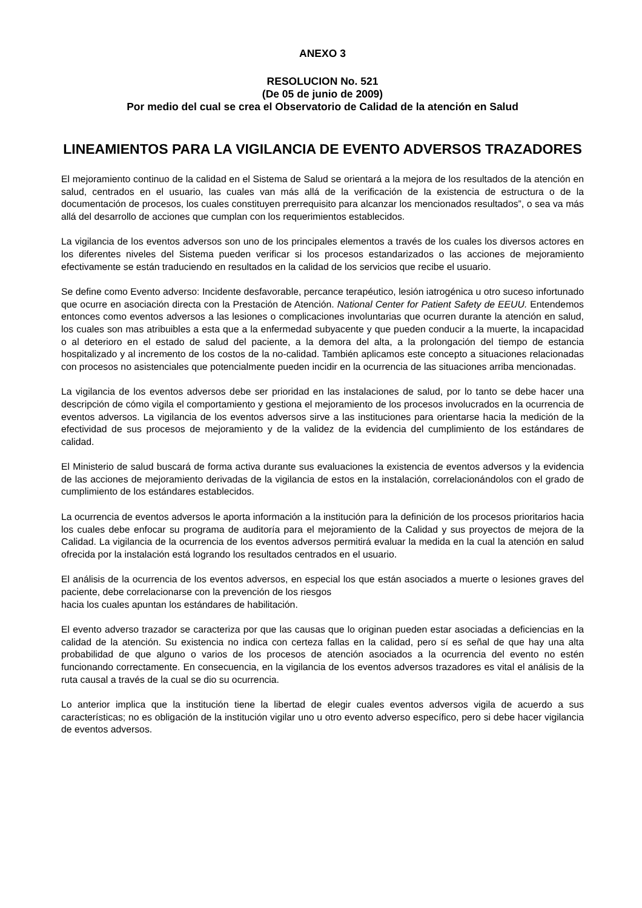ANEXO 3
RESOLUCION No. 521
(De 05 de junio de 2009)
Por medio del cual se crea el Observatorio de Calidad de la atención en Salud
LINEAMIENTOS PARA LA VIGILANCIA DE EVENTO ADVERSOS TRAZADORES
El mejoramiento continuo de la calidad en el Sistema de Salud se orientará a la mejora de los resultados de la atención en salud, centrados en el usuario, las cuales van más allá de la verificación de la existencia de estructura o de la documentación de procesos, los cuales constituyen prerrequisito para alcanzar los mencionados resultados”, o sea va más allá del desarrollo de acciones que cumplan con los requerimientos establecidos.
La vigilancia de los eventos adversos son uno de los principales elementos a través de los cuales los diversos actores en los diferentes niveles del Sistema pueden verificar si los procesos estandarizados o las acciones de mejoramiento efectivamente se están traduciendo en resultados en la calidad de los servicios que recibe el usuario.
Se define como Evento adverso: Incidente desfavorable, percance terapéutico, lesión iatrogénica u otro suceso infortunado que ocurre en asociación directa con la Prestación de Atención. National Center for Patient Safety de EEUU. Entendemos entonces como eventos adversos a las lesiones o complicaciones involuntarias que ocurren durante la atención en salud, los cuales son mas atribuibles a esta que a la enfermedad subyacente y que pueden conducir a la muerte, la incapacidad o al deterioro en el estado de salud del paciente, a la demora del alta, a la prolongación del tiempo de estancia hospitalizado y al incremento de los costos de la no-calidad. También aplicamos este concepto a situaciones relacionadas con procesos no asistenciales que potencialmente pueden incidir en la ocurrencia de las situaciones arriba mencionadas.
La vigilancia de los eventos adversos debe ser prioridad en las instalaciones de salud, por lo tanto se debe hacer una descripción de cómo vigila el comportamiento y gestiona el mejoramiento de los procesos involucrados en la ocurrencia de eventos adversos. La vigilancia de los eventos adversos sirve a las instituciones para orientarse hacia la medición de la efectividad de sus procesos de mejoramiento y de la validez de la evidencia del cumplimiento de los estándares de calidad.
El Ministerio de salud buscará de forma activa durante sus evaluaciones la existencia de eventos adversos y la evidencia de las acciones de mejoramiento derivadas de la vigilancia de estos en la instalación, correlacionándolos con el grado de cumplimiento de los estándares establecidos.
La ocurrencia de eventos adversos le aporta información a la institución para la definición de los procesos prioritarios hacia los cuales debe enfocar su programa de auditoría para el mejoramiento de la Calidad y sus proyectos de mejora de la Calidad. La vigilancia de la ocurrencia de los eventos adversos permitirá evaluar la medida en la cual la atención en salud ofrecida por la instalación está logrando los resultados centrados en el usuario.
El análisis de la ocurrencia de los eventos adversos, en especial los que están asociados a muerte o lesiones graves del paciente, debe correlacionarse con la prevención de los riesgos
hacia los cuales apuntan los estándares de habilitación.
El evento adverso trazador se caracteriza por que las causas que lo originan pueden estar asociadas a deficiencias en la calidad de la atención. Su existencia no indica con certeza fallas en la calidad, pero sí es señal de que hay una alta probabilidad de que alguno o varios de los procesos de atención asociados a la ocurrencia del evento no estén funcionando correctamente. En consecuencia, en la vigilancia de los eventos adversos trazadores es vital el análisis de la ruta causal a través de la cual se dio su ocurrencia.
Lo anterior implica que la institución tiene la libertad de elegir cuales eventos adversos vigila de acuerdo a sus características; no es obligación de la institución vigilar uno u otro evento adverso específico, pero si debe hacer vigilancia de eventos adversos.